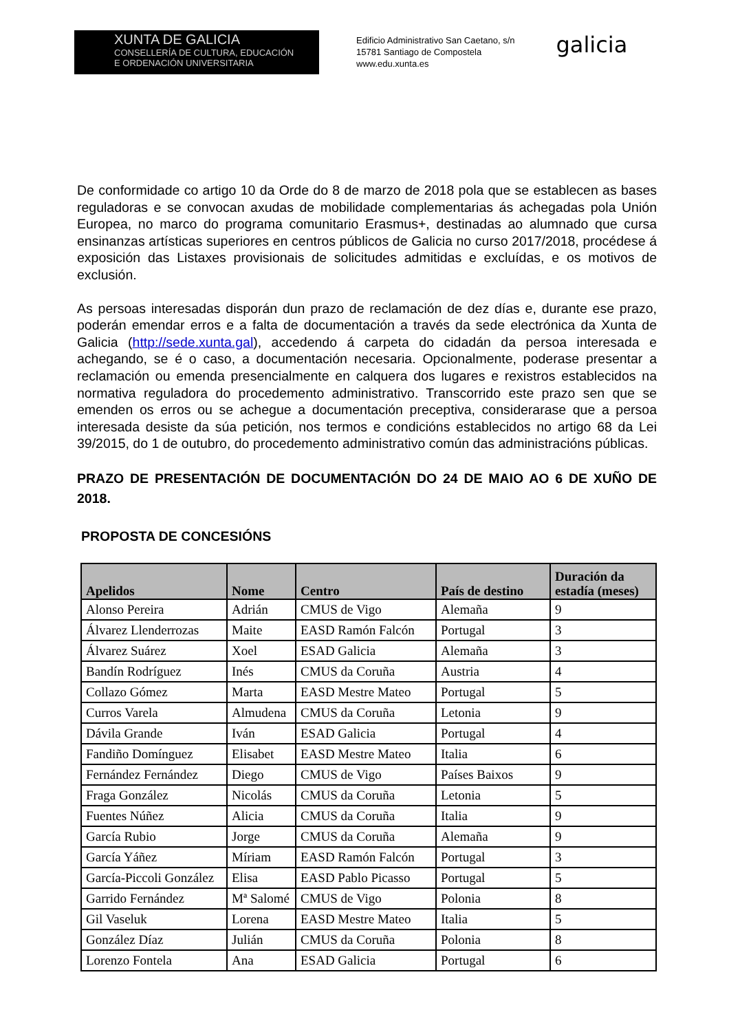XUNTA DE GALICIA
CONSELLERÍA DE CULTURA, EDUCACIÓN
E ORDENACIÓN UNIVERSITARIA
Edificio Administrativo San Caetano, s/n
15781 Santiago de Compostela
www.edu.xunta.es
galicia
De conformidade co artigo 10 da Orde do 8 de marzo de 2018 pola que se establecen as bases reguladoras e se convocan axudas de mobilidade complementarias ás achegadas pola Unión Europea, no marco do programa comunitario Erasmus+, destinadas ao alumnado que cursa ensinanzas artísticas superiores en centros públicos de Galicia no curso 2017/2018, procédese á exposición das Listaxes provisionais de solicitudes admitidas e excluídas, e os motivos de exclusión.
As persoas interesadas disporán dun prazo de reclamación de dez días e, durante ese prazo, poderán emendar erros e a falta de documentación a través da sede electrónica da Xunta de Galicia (http://sede.xunta.gal), accedendo á carpeta do cidadán da persoa interesada e achegando, se é o caso, a documentación necesaria. Opcionalmente, poderase presentar a reclamación ou emenda presencialmente en calquera dos lugares e rexistros establecidos na normativa reguladora do procedemento administrativo. Transcorrido este prazo sen que se emenden os erros ou se achegue a documentación preceptiva, considerarase que a persoa interesada desiste da súa petición, nos termos e condicións establecidos no artigo 68 da Lei 39/2015, do 1 de outubro, do procedemento administrativo común das administracións públicas.
PRAZO DE PRESENTACIÓN DE DOCUMENTACIÓN DO 24 DE MAIO AO 6 DE XUÑO DE 2018.
PROPOSTA DE CONCESIÓNS
| Apelidos | Nome | Centro | País de destino | Duración da estadía (meses) |
| --- | --- | --- | --- | --- |
| Alonso Pereira | Adrián | CMUS de Vigo | Alemaña | 9 |
| Álvarez Llenderrozas | Maite | EASD Ramón Falcón | Portugal | 3 |
| Álvarez Suárez | Xoel | ESAD Galicia | Alemaña | 3 |
| Bandín Rodríguez | Inés | CMUS da Coruña | Austria | 4 |
| Collazo Gómez | Marta | EASD Mestre Mateo | Portugal | 5 |
| Curros Varela | Almudena | CMUS da Coruña | Letonia | 9 |
| Dávila Grande | Iván | ESAD Galicia | Portugal | 4 |
| Fandiño Domínguez | Elisabet | EASD Mestre Mateo | Italia | 6 |
| Fernández Fernández | Diego | CMUS de Vigo | Países Baixos | 9 |
| Fraga González | Nicolás | CMUS da Coruña | Letonia | 5 |
| Fuentes Núñez | Alicia | CMUS da Coruña | Italia | 9 |
| García Rubio | Jorge | CMUS da Coruña | Alemaña | 9 |
| García Yáñez | Míriam | EASD Ramón Falcón | Portugal | 3 |
| García-Piccoli González | Elisa | EASD Pablo Picasso | Portugal | 5 |
| Garrido Fernández | Mª Salomé | CMUS de Vigo | Polonia | 8 |
| Gil Vaseluk | Lorena | EASD Mestre Mateo | Italia | 5 |
| González Díaz | Julián | CMUS da Coruña | Polonia | 8 |
| Lorenzo Fontela | Ana | ESAD Galicia | Portugal | 6 |